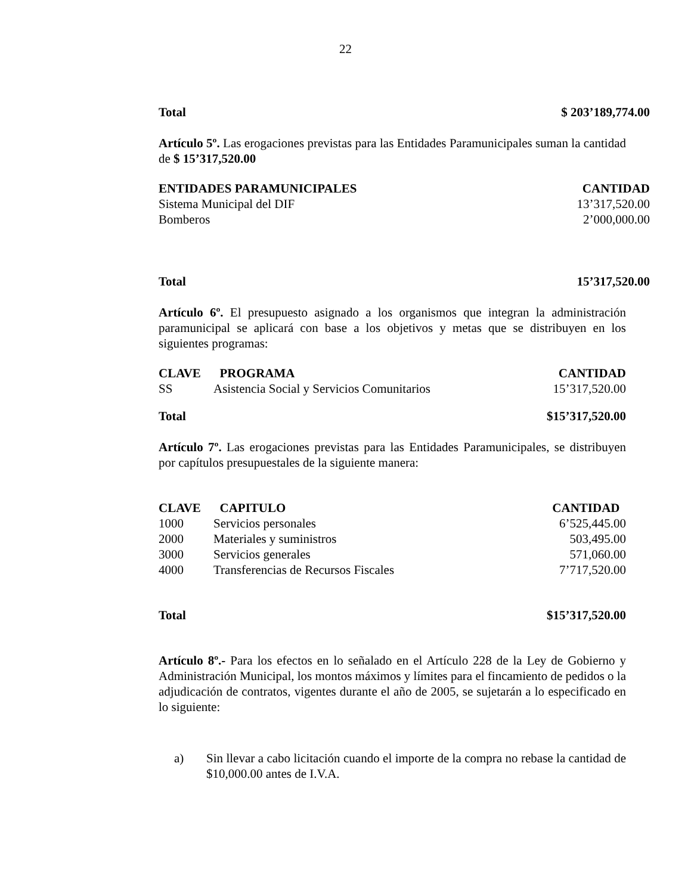22
| Total | $ 203’189,774.00 |
| --- | --- |
Artículo 5º. Las erogaciones previstas para las Entidades Paramunicipales suman la cantidad de $ 15’317,520.00
| ENTIDADES PARAMUNICIPALES | CANTIDAD |
| --- | --- |
| Sistema Municipal del DIF | 13’317,520.00 |
| Bomberos | 2’000,000.00 |
| Total | 15’317,520.00 |
| --- | --- |
Artículo 6º. El presupuesto asignado a los organismos que integran la administración paramunicipal se aplicará con base a los objetivos y metas que se distribuyen en los siguientes programas:
| CLAVE | PROGRAMA | CANTIDAD |
| --- | --- | --- |
| SS | Asistencia Social y Servicios Comunitarios | 15’317,520.00 |
| Total | $15’317,520.00 |
| --- | --- |
Artículo 7º. Las erogaciones previstas para las Entidades Paramunicipales, se distribuyen por capítulos presupuestales de la siguiente manera:
| CLAVE | CAPITULO | CANTIDAD |
| --- | --- | --- |
| 1000 | Servicios personales | 6’525,445.00 |
| 2000 | Materiales y suministros | 503,495.00 |
| 3000 | Servicios generales | 571,060.00 |
| 4000 | Transferencias de Recursos Fiscales | 7’717,520.00 |
| Total | $15’317,520.00 |
| --- | --- |
Artículo 8º.- Para los efectos en lo señalado en el Artículo 228 de la Ley de Gobierno y Administración Municipal, los montos máximos y límites para el fincamiento de pedidos o la adjudicación de contratos, vigentes durante el año de 2005, se sujetarán a lo especificado en lo siguiente:
a) Sin llevar a cabo licitación cuando el importe de la compra no rebase la cantidad de $10,000.00 antes de I.V.A.